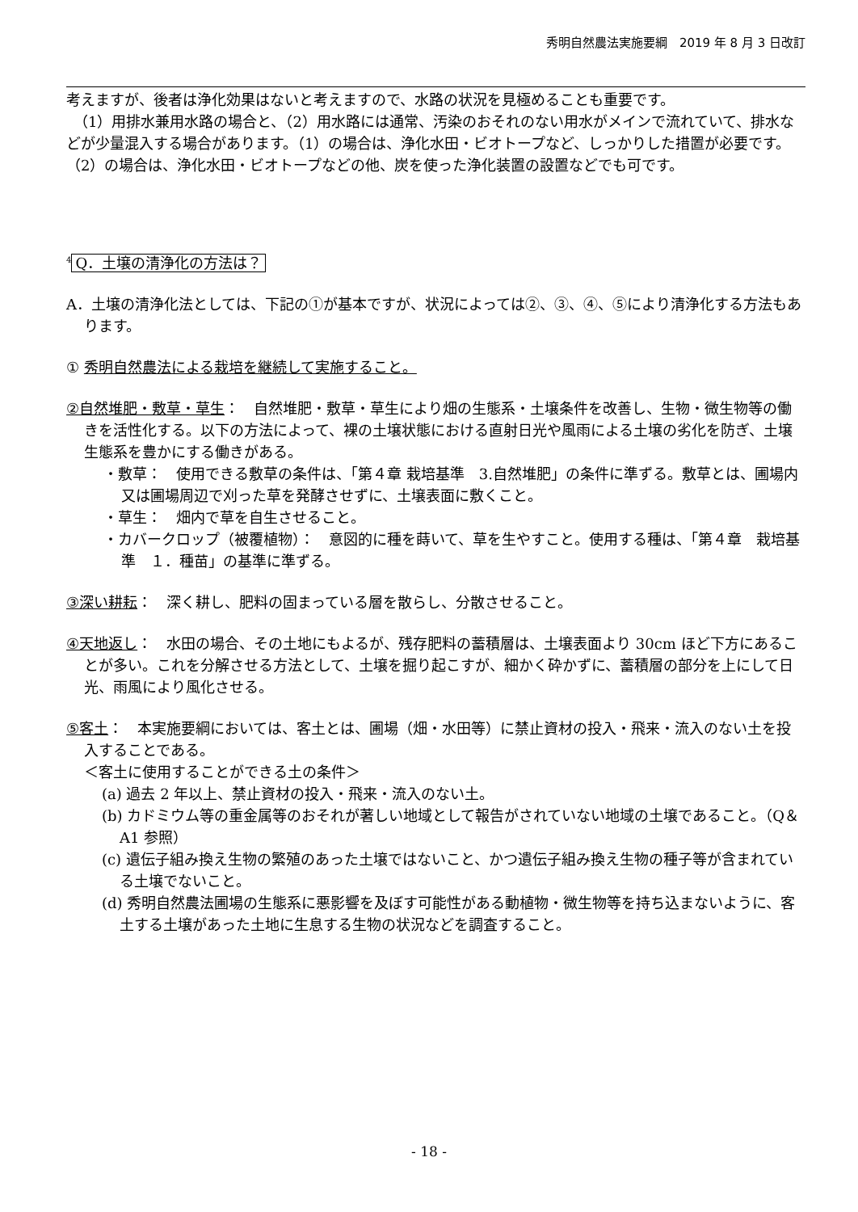秀明自然農法実施要綱　2019 年 8 月 3 日改訂
考えますが、後者は浄化効果はないと考えますので、水路の状況を見極めることも重要です。
　（1）用排水兼用水路の場合と、（2）用水路には通常、汚染のおそれのない用水がメインで流れていて、排水などが少量混入する場合があります。（1）の場合は、浄化水田・ビオトープなど、しっかりした措置が必要です。（2）の場合は、浄化水田・ビオトープなどの他、炭を使った浄化装置の設置などでも可です。
<sup>4</sup> Q．土壌の清浄化の方法は？
A．土壌の清浄化法としては、下記の①が基本ですが、状況によっては②、③、④、⑤により清浄化する方法もあります。
① 秀明自然農法による栽培を継続して実施すること。
②自然堆肥・敷草・草生：　自然堆肥・敷草・草生により畑の生態系・土壌条件を改善し、生物・微生物等の働きを活性化する。以下の方法によって、裸の土壌状態における直射日光や風雨による土壌の劣化を防ぎ、土壌生態系を豊かにする働きがある。
・敷草：　使用できる敷草の条件は、「第４章 栽培基準　3.自然堆肥」の条件に準ずる。敷草とは、圃場内又は圃場周辺で刈った草を発酵させずに、土壌表面に敷くこと。
・草生：　畑内で草を自生させること。
・カバークロップ（被覆植物）：　意図的に種を蒔いて、草を生やすこと。使用する種は、「第４章　栽培基準　１．種苗」の基準に準ずる。
③深い耕耘：　深く耕し、肥料の固まっている層を散らし、分散させること。
④天地返し：　水田の場合、その土地にもよるが、残存肥料の蓄積層は、土壌表面より 30cm ほど下方にあることが多い。これを分解させる方法として、土壌を掘り起こすが、細かく砕かずに、蓄積層の部分を上にして日光、雨風により風化させる。
⑤客土：　本実施要綱においては、客土とは、圃場（畑・水田等）に禁止資材の投入・飛来・流入のない土を投入することである。
＜客土に使用することができる土の条件＞
(a) 過去 2 年以上、禁止資材の投入・飛来・流入のない土。
(b) カドミウム等の重金属等のおそれが著しい地域として報告がされていない地域の土壌であること。（Q＆A1 参照）
(c) 遺伝子組み換え生物の繁殖のあった土壌ではないこと、かつ遺伝子組み換え生物の種子等が含まれている土壌でないこと。
(d) 秀明自然農法圃場の生態系に悪影響を及ぼす可能性がある動植物・微生物等を持ち込まないように、客土する土壌があった土地に生息する生物の状況などを調査すること。
- 18 -